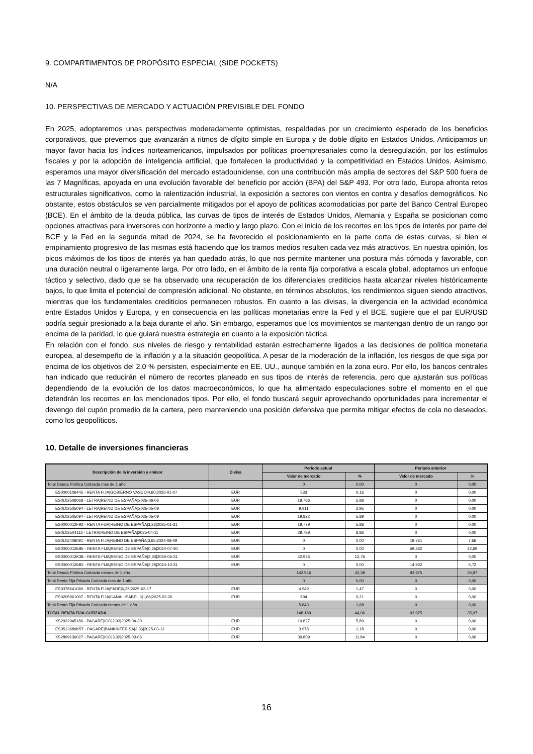9. COMPARTIMENTOS DE PROPÓSITO ESPECIAL (SIDE POCKETS)
N/A
10. PERSPECTIVAS DE MERCADO Y ACTUACIÓN PREVISIBLE DEL FONDO
En 2025, adoptaremos unas perspectivas moderadamente optimistas, respaldadas por un crecimiento esperado de los beneficios corporativos, que prevemos que avanzarán a ritmos de dígito simple en Europa y de doble dígito en Estados Unidos. Anticipamos un mayor favor hacia los índices norteamericanos, impulsados por políticas proempresariales como la desregulación, por los estímulos fiscales y por la adopción de inteligencia artificial, que fortalecen la productividad y la competitividad en Estados Unidos. Asimismo, esperamos una mayor diversificación del mercado estadounidense, con una contribución más amplia de sectores del S&P 500 fuera de las 7 Magníficas, apoyada en una evolución favorable del beneficio por acción (BPA) del S&P 493. Por otro lado, Europa afronta retos estructurales significativos, como la ralentización industrial, la exposición a sectores con vientos en contra y desafíos demográficos. No obstante, estos obstáculos se ven parcialmente mitigados por el apoyo de políticas acomodaticias por parte del Banco Central Europeo (BCE). En el ámbito de la deuda pública, las curvas de tipos de interés de Estados Unidos, Alemania y España se posicionan como opciones atractivas para inversores con horizonte a medio y largo plazo. Con el inicio de los recortes en los tipos de interés por parte del BCE y la Fed en la segunda mitad de 2024, se ha favorecido el posicionamiento en la parte corta de estas curvas, si bien el empinamiento progresivo de las mismas está haciendo que los tramos medios resulten cada vez más atractivos. En nuestra opinión, los picos máximos de los tipos de interés ya han quedado atrás, lo que nos permite mantener una postura más cómoda y favorable, con una duración neutral o ligeramente larga. Por otro lado, en el ámbito de la renta fija corporativa a escala global, adoptamos un enfoque táctico y selectivo, dado que se ha observado una recuperación de los diferenciales crediticios hasta alcanzar niveles históricamente bajos, lo que limita el potencial de compresión adicional. No obstante, en términos absolutos, los rendimientos siguen siendo atractivos, mientras que los fundamentales crediticios permanecen robustos. En cuanto a las divisas, la divergencia en la actividad económica entre Estados Unidos y Europa, y en consecuencia en las políticas monetarias entre la Fed y el BCE, sugiere que el par EUR/USD podría seguir presionado a la baja durante el año. Sin embargo, esperamos que los movimientos se mantengan dentro de un rango por encima de la paridad, lo que guiará nuestra estrategia en cuanto a la exposición táctica.
En relación con el fondo, sus niveles de riesgo y rentabilidad estarán estrechamente ligados a las decisiones de política monetaria europea, al desempeño de la inflación y a la situación geopolítica. A pesar de la moderación de la inflación, los riesgos de que siga por encima de los objetivos del 2,0 % persisten, especialmente en EE. UU., aunque también en la zona euro. Por ello, los bancos centrales han indicado que reducirán el número de recortes planeado en sus tipos de interés de referencia, pero que ajustarán sus políticas dependiendo de la evolución de los datos macroeconómicos, lo que ha alimentado especulaciones sobre el momento en el que detendrán los recortes en los mencionados tipos. Por ello, el fondo buscará seguir aprovechando oportunidades para incrementar el devengo del cupón promedio de la cartera, pero manteniendo una posición defensiva que permita mitigar efectos de cola no deseados, como los geopolíticos.
10. Detalle de inversiones financieras
| Descripción de la inversión y emisor | Divisa | Periodo actual | | Periodo anterior | |
| --- | --- | --- | --- | --- | --- |
| | | Valor de mercado | % | Valor de mercado | % |
| Total Deuda Pública Cotizada mas de 1 año | | 0 | 0,00 | 0 | 0,00 |
| ES0000106445 - RENTA FIJA/GOBIERNO VASCO/4,60/2025-01-07 | EUR | 533 | 0,16 | 0 | 0,00 |
| ES0L02506068 - LETRA/REINO DE ESPAÑA/2025-06-06 | EUR | 19.786 | 5,88 | 0 | 0,00 |
| ES0L02505094 - LETRA/REINO DE ESPAÑA/2025-05-09 | EUR | 9.911 | 2,95 | 0 | 0,00 |
| ES0L02505094 - LETRA/REINO DE ESPAÑA/2025-05-09 | EUR | 19.822 | 5,89 | 0 | 0,00 |
| ES0000012F92 - RENTA FIJA/REINO DE ESPAÑA/3,26/2025-01-31 | EUR | 19.779 | 5,88 | 0 | 0,00 |
| ES0L02504113 - LETRA/REINO DE ESPAÑA/2025-04-11 | EUR | 29.789 | 8,86 | 0 | 0,00 |
| ES0L02408091 - RENTA FIJA/REINO DE ESPAÑA/3,65/2024-08-09 | EUR | 0 | 0,00 | 19.761 | 7,56 |
| ES0000012E85 - RENTA FIJA/REINO DE ESPAÑA/0,25/2024-07-30 | EUR | 0 | 0,00 | 59.282 | 22,69 |
| ES0000012K38 - RENTA FIJA/REINO DE ESPAÑA/3,30/2025-05-31 | EUR | 42.926 | 12,76 | 0 | 0,00 |
| ES00000126B2 - RENTA FIJA/REINO DE ESPAÑA/2,75/2024-10-31 | EUR | 0 | 0,00 | 14.932 | 5,72 |
| Total Deuda Pública Cotizada menos de 1 año | | 142.546 | 42,38 | 93.975 | 35,97 |
| Total Renta Fija Privada Cotizada mas de 1 año | | 0 | 0,00 | 0 | 0,00 |
| ES0378641080 - RENTA FIJA/FADE/6,25/2025-03-17 | EUR | 4.949 | 1,47 | 0 | 0,00 |
| ES0205061007 - RENTA FIJA/CANAL ISABEL II/1,68/2025-02-26 | EUR | 694 | 0,21 | 0 | 0,00 |
| Total Renta Fija Privada Cotizada menos de 1 año | | 5.643 | 1,68 | 0 | 0,00 |
| TOTAL RENTA FIJA COTIZADA | | 148.189 | 44,06 | 93.975 | 35,97 |
| XS2932945186 - PAGARE/ICO/2,93/2025-04-30 | EUR | 19.827 | 5,89 | 0 | 0,00 |
| ES0513689K57 - PAGARE/BANKINTER SA/3,36/2025-03-12 | EUR | 3.978 | 1,18 | 0 | 0,00 |
| XS2899136027 - PAGARE/ICO/3,32/2025-03-06 | EUR | 39.809 | 11,84 | 0 | 0,00 |
16